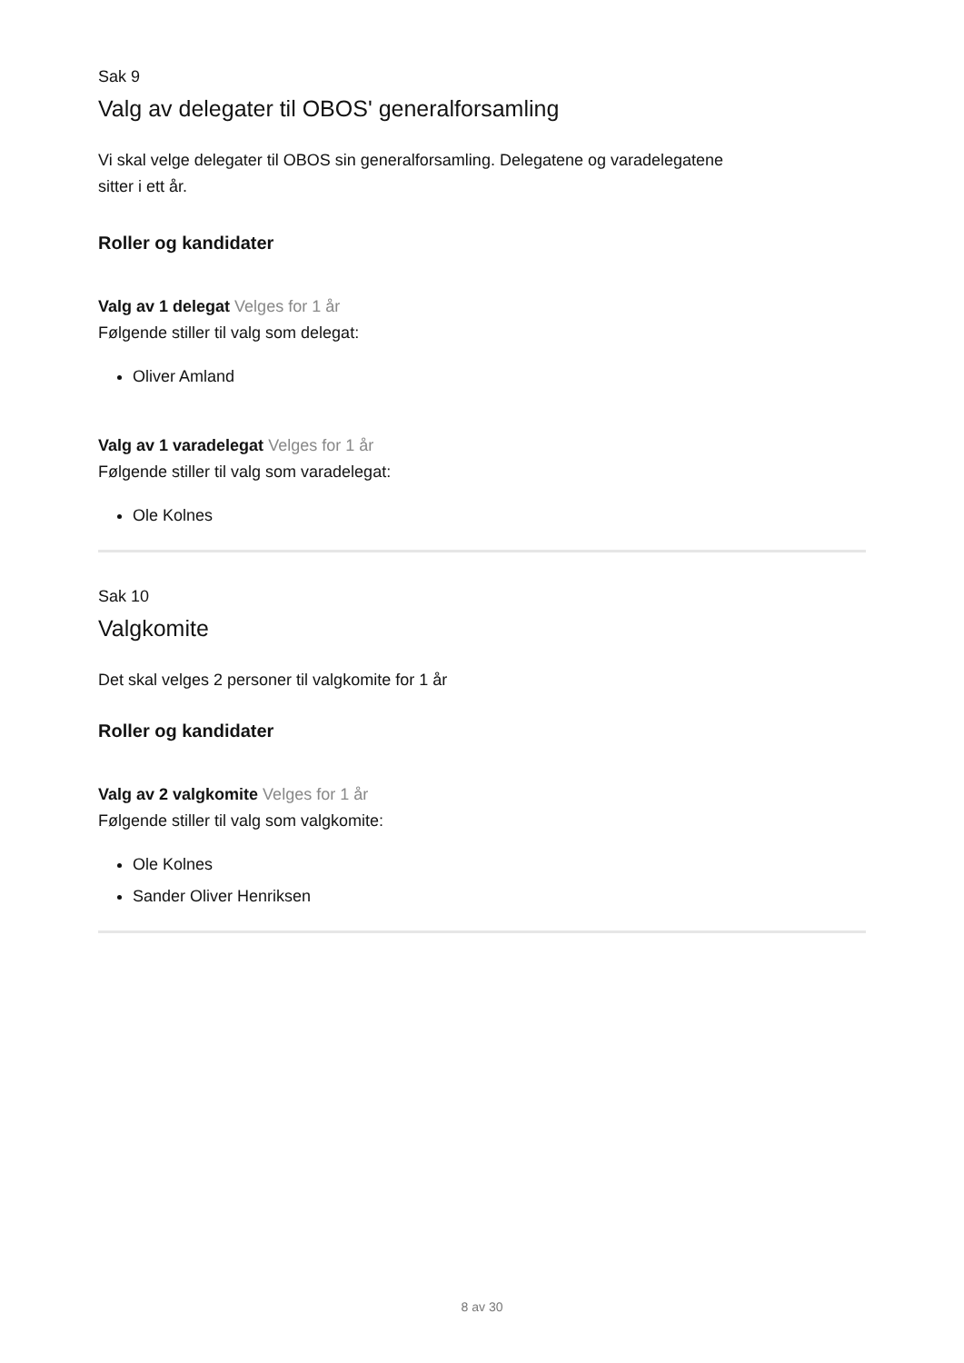Sak 9
Valg av delegater til OBOS' generalforsamling
Vi skal velge delegater til OBOS sin generalforsamling. Delegatene og varadelegatene
sitter i ett år.
Roller og kandidater
Valg av 1 delegat Velges for 1 år
Følgende stiller til valg som delegat:
Oliver Amland
Valg av 1 varadelegat Velges for 1 år
Følgende stiller til valg som varadelegat:
Ole Kolnes
Sak 10
Valgkomite
Det skal velges 2 personer til valgkomite for 1 år
Roller og kandidater
Valg av 2 valgkomite Velges for 1 år
Følgende stiller til valg som valgkomite:
Ole Kolnes
Sander Oliver Henriksen
8 av 30